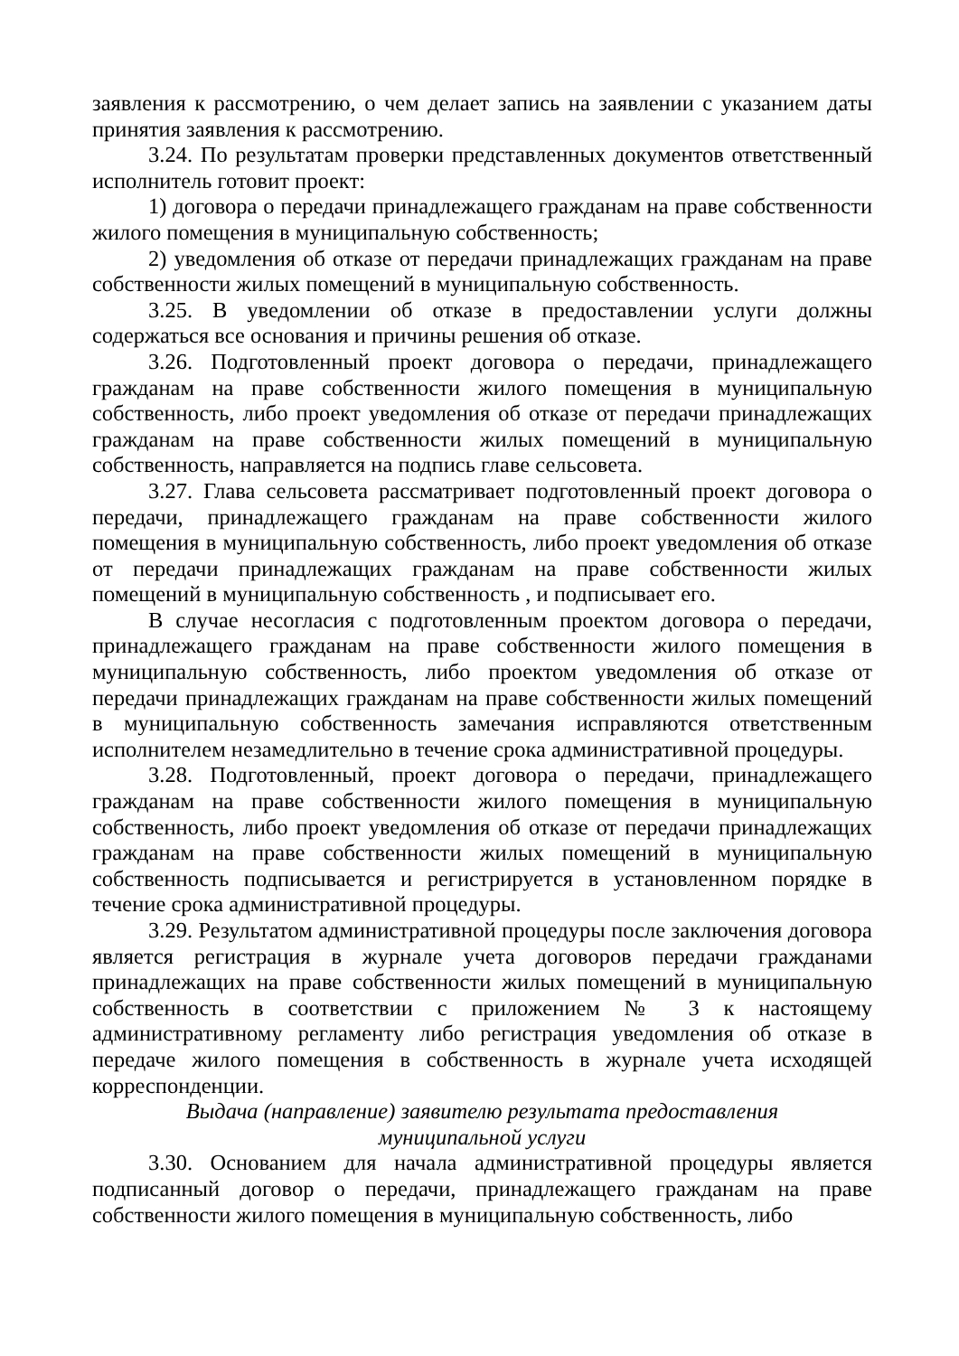заявления к рассмотрению, о чем делает запись на заявлении с указанием даты принятия заявления к рассмотрению.
3.24. По результатам проверки представленных документов ответственный исполнитель готовит проект:
1) договора о передачи принадлежащего гражданам на праве собственности жилого помещения в муниципальную собственность;
2) уведомления об отказе от передачи принадлежащих гражданам на праве собственности жилых помещений в муниципальную собственность.
3.25. В уведомлении об отказе в предоставлении услуги должны содержаться все основания и причины решения об отказе.
3.26. Подготовленный проект договора о передачи, принадлежащего гражданам на праве собственности жилого помещения в муниципальную собственность, либо проект уведомления об отказе от передачи принадлежащих гражданам на праве собственности жилых помещений в муниципальную собственность, направляется на подпись главе сельсовета.
3.27. Глава сельсовета рассматривает подготовленный проект договора о передачи, принадлежащего гражданам на праве собственности жилого помещения в муниципальную собственность, либо проект уведомления об отказе от передачи принадлежащих гражданам на праве собственности жилых помещений в муниципальную собственность , и подписывает его.
В случае несогласия с подготовленным проектом договора о передачи, принадлежащего гражданам на праве собственности жилого помещения в муниципальную собственность, либо проектом уведомления об отказе от передачи принадлежащих гражданам на праве собственности жилых помещений в муниципальную собственность замечания исправляются ответственным исполнителем незамедлительно в течение срока административной процедуры.
3.28. Подготовленный, проект договора о передачи, принадлежащего гражданам на праве собственности жилого помещения в муниципальную собственность, либо проект уведомления об отказе от передачи принадлежащих гражданам на праве собственности жилых помещений в муниципальную собственность подписывается и регистрируется в установленном порядке в течение срока административной процедуры.
3.29. Результатом административной процедуры после заключения договора является регистрация в журнале учета договоров передачи гражданами принадлежащих на праве собственности жилых помещений в муниципальную собственность в соответствии с приложением № 3 к настоящему административному регламенту либо регистрация уведомления об отказе в передаче жилого помещения в собственность в журнале учета исходящей корреспонденции.
Выдача (направление) заявителю результата предоставления
муниципальной услуги
3.30. Основанием для начала административной процедуры является подписанный договор о передачи, принадлежащего гражданам на праве собственности жилого помещения в муниципальную собственность, либо